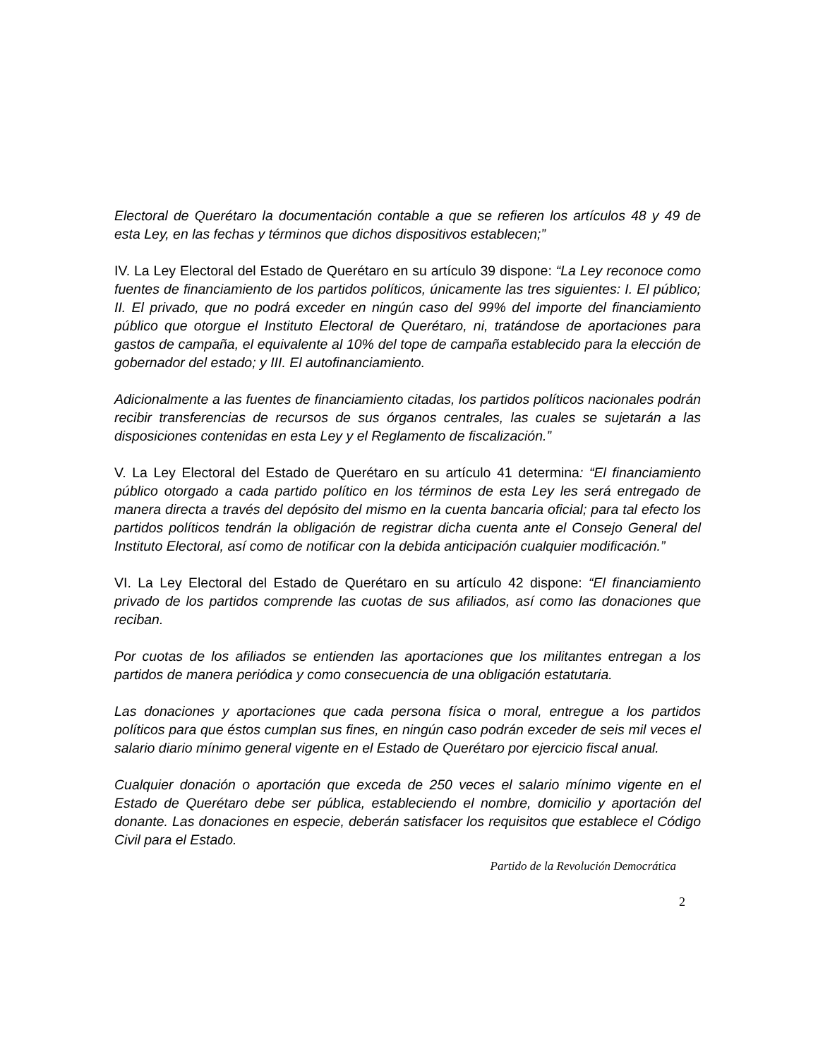Electoral de Querétaro la documentación contable a que se refieren los artículos 48 y 49 de esta Ley, en las fechas y términos que dichos dispositivos establecen;”
IV. La Ley Electoral del Estado de Querétaro en su artículo 39 dispone: “La Ley reconoce como fuentes de financiamiento de los partidos políticos, únicamente las tres siguientes: I. El público; II. El privado, que no podrá exceder en ningún caso del 99% del importe del financiamiento público que otorgue el Instituto Electoral de Querétaro, ni, tratándose de aportaciones para gastos de campaña, el equivalente al 10% del tope de campaña establecido para la elección de gobernador del estado; y III. El autofinanciamiento.
Adicionalmente a las fuentes de financiamiento citadas, los partidos políticos nacionales podrán recibir transferencias de recursos de sus órganos centrales, las cuales se sujetarán a las disposiciones contenidas en esta Ley y el Reglamento de fiscalización.”
V. La Ley Electoral del Estado de Querétaro en su artículo 41 determina: “El financiamiento público otorgado a cada partido político en los términos de esta Ley les será entregado de manera directa a través del depósito del mismo en la cuenta bancaria oficial; para tal efecto los partidos políticos tendrán la obligación de registrar dicha cuenta ante el Consejo General del Instituto Electoral, así como de notificar con la debida anticipación cualquier modificación.”
VI. La Ley Electoral del Estado de Querétaro en su artículo 42 dispone: “El financiamiento privado de los partidos comprende las cuotas de sus afiliados, así como las donaciones que reciban.
Por cuotas de los afiliados se entienden las aportaciones que los militantes entregan a los partidos de manera periódica y como consecuencia de una obligación estatutaria.
Las donaciones y aportaciones que cada persona física o moral, entregue a los partidos políticos para que éstos cumplan sus fines, en ningún caso podrán exceder de seis mil veces el salario diario mínimo general vigente en el Estado de Querétaro por ejercicio fiscal anual.
Cualquier donación o aportación que exceda de 250 veces el salario mínimo vigente en el Estado de Querétaro debe ser pública, estableciendo el nombre, domicilio y aportación del donante. Las donaciones en especie, deberán satisfacer los requisitos que establece el Código Civil para el Estado.
Partido de la Revolución Democrática
2